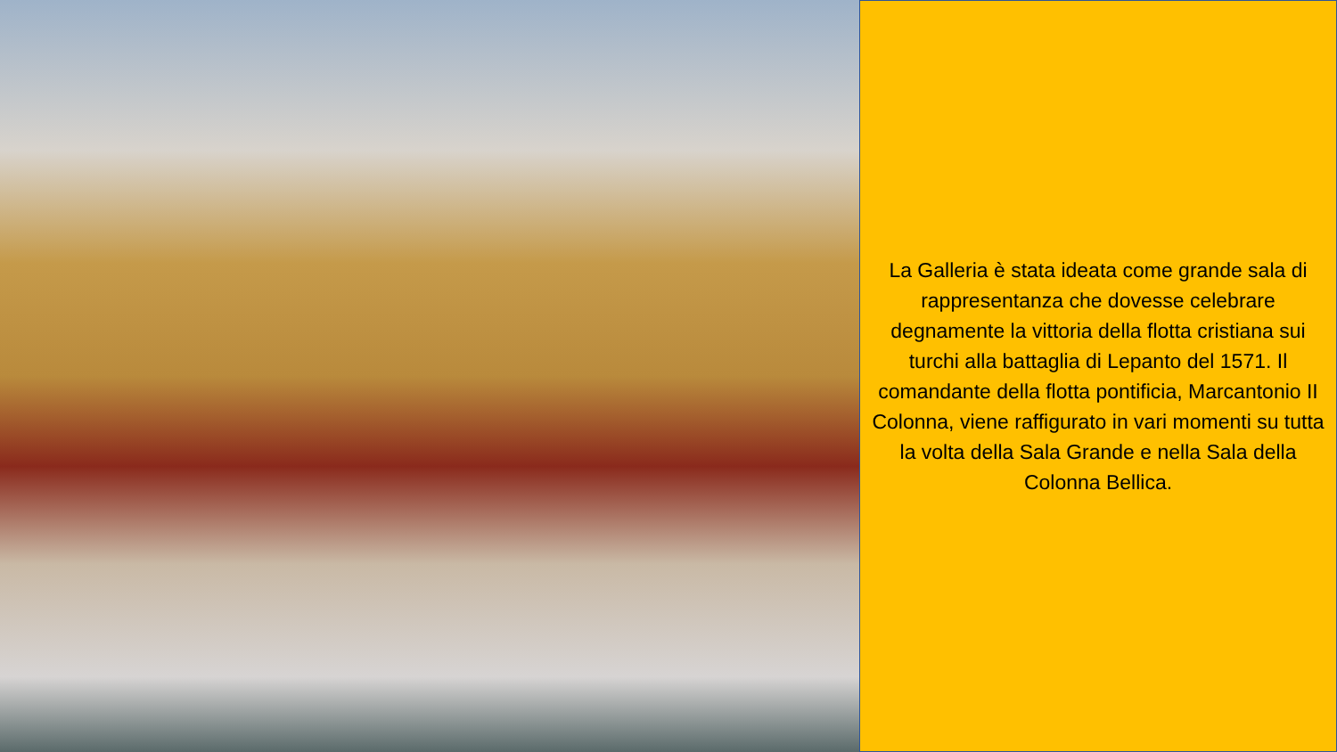La Galleria è stata ideata come grande sala di rappresentanza che dovesse celebrare degnamente la vittoria della flotta cristiana sui turchi alla battaglia di Lepanto del 1571. Il comandante della flotta pontificia, Marcantonio II Colonna, viene raffigurato in vari momenti su tutta la volta della Sala Grande e nella Sala della Colonna Bellica.